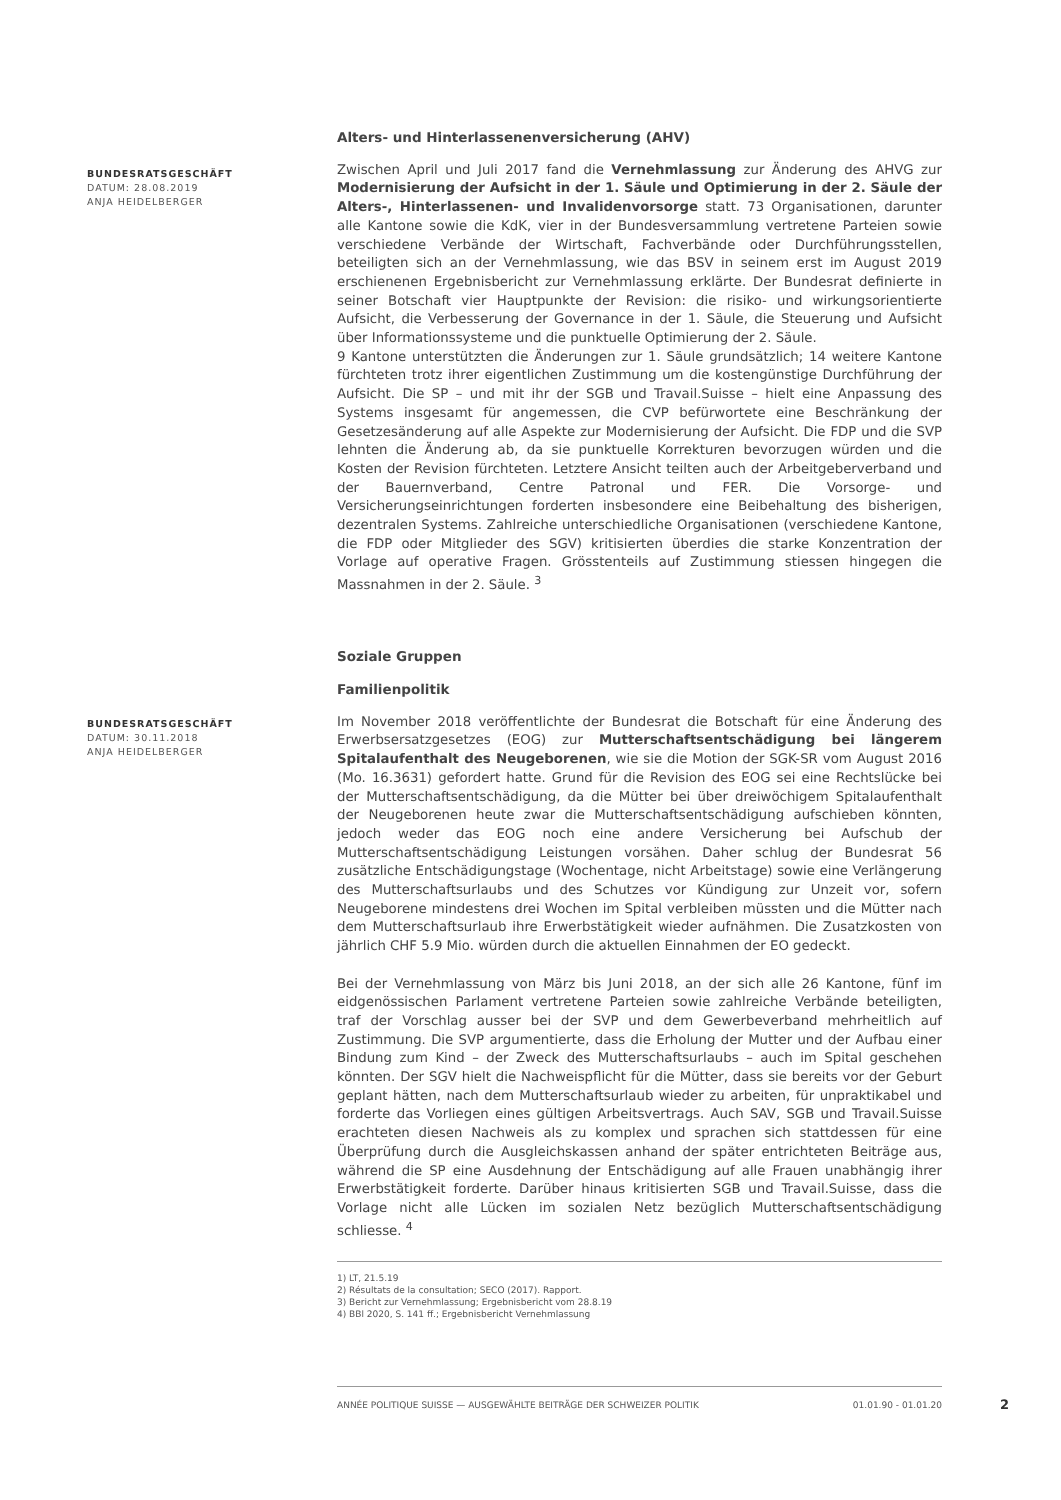Alters- und Hinterlassenenversicherung (AHV)
BUNDESRATSGESCHÄFT
DATUM: 28.08.2019
ANJA HEIDELBERGER
Zwischen April und Juli 2017 fand die Vernehmlassung zur Änderung des AHVG zur Modernisierung der Aufsicht in der 1. Säule und Optimierung in der 2. Säule der Alters-, Hinterlassenen- und Invalidenvorsorge statt. 73 Organisationen, darunter alle Kantone sowie die KdK, vier in der Bundesversammlung vertretene Parteien sowie verschiedene Verbände der Wirtschaft, Fachverbände oder Durchführungsstellen, beteiligten sich an der Vernehmlassung, wie das BSV in seinem erst im August 2019 erschienenen Ergebnisbericht zur Vernehmlassung erklärte. Der Bundesrat definierte in seiner Botschaft vier Hauptpunkte der Revision: die risiko- und wirkungsorientierte Aufsicht, die Verbesserung der Governance in der 1. Säule, die Steuerung und Aufsicht über Informationssysteme und die punktuelle Optimierung der 2. Säule.
9 Kantone unterstützten die Änderungen zur 1. Säule grundsätzlich; 14 weitere Kantone fürchteten trotz ihrer eigentlichen Zustimmung um die kostengünstige Durchführung der Aufsicht. Die SP – und mit ihr der SGB und Travail.Suisse – hielt eine Anpassung des Systems insgesamt für angemessen, die CVP befürwortete eine Beschränkung der Gesetzesänderung auf alle Aspekte zur Modernisierung der Aufsicht. Die FDP und die SVP lehnten die Änderung ab, da sie punktuelle Korrekturen bevorzugen würden und die Kosten der Revision fürchteten. Letztere Ansicht teilten auch der Arbeitgeberverband und der Bauernverband, Centre Patronal und FER. Die Vorsorge- und Versicherungseinrichtungen forderten insbesondere eine Beibehaltung des bisherigen, dezentralen Systems. Zahlreiche unterschiedliche Organisationen (verschiedene Kantone, die FDP oder Mitglieder des SGV) kritisierten überdies die starke Konzentration der Vorlage auf operative Fragen. Grösstenteils auf Zustimmung stiessen hingegen die Massnahmen in der 2. Säule. <sup>3</sup>
Soziale Gruppen
Familienpolitik
BUNDESRATSGESCHÄFT
DATUM: 30.11.2018
ANJA HEIDELBERGER
Im November 2018 veröffentlichte der Bundesrat die Botschaft für eine Änderung des Erwerbsersatzgesetzes (EOG) zur Mutterschaftsentschädigung bei längerem Spitalaufenthalt des Neugeborenen, wie sie die Motion der SGK-SR vom August 2016 (Mo. 16.3631) gefordert hatte. Grund für die Revision des EOG sei eine Rechtslücke bei der Mutterschaftsentschädigung, da die Mütter bei über dreiwöchigem Spitalaufenthalt der Neugeborenen heute zwar die Mutterschaftsentschädigung aufschieben könnten, jedoch weder das EOG noch eine andere Versicherung bei Aufschub der Mutterschaftsentschädigung Leistungen vorsähen. Daher schlug der Bundesrat 56 zusätzliche Entschädigungstage (Wochentage, nicht Arbeitstage) sowie eine Verlängerung des Mutterschaftsurlaubs und des Schutzes vor Kündigung zur Unzeit vor, sofern Neugeborene mindestens drei Wochen im Spital verbleiben müssten und die Mütter nach dem Mutterschaftsurlaub ihre Erwerbstätigkeit wieder aufnähmen. Die Zusatzkosten von jährlich CHF 5.9 Mio. würden durch die aktuellen Einnahmen der EO gedeckt.
Bei der Vernehmlassung von März bis Juni 2018, an der sich alle 26 Kantone, fünf im eidgenössischen Parlament vertretene Parteien sowie zahlreiche Verbände beteiligten, traf der Vorschlag ausser bei der SVP und dem Gewerbeverband mehrheitlich auf Zustimmung. Die SVP argumentierte, dass die Erholung der Mutter und der Aufbau einer Bindung zum Kind – der Zweck des Mutterschaftsurlaubs – auch im Spital geschehen könnten. Der SGV hielt die Nachweispflicht für die Mütter, dass sie bereits vor der Geburt geplant hätten, nach dem Mutterschaftsurlaub wieder zu arbeiten, für unpraktikabel und forderte das Vorliegen eines gültigen Arbeitsvertrags. Auch SAV, SGB und Travail.Suisse erachteten diesen Nachweis als zu komplex und sprachen sich stattdessen für eine Überprüfung durch die Ausgleichskassen anhand der später entrichteten Beiträge aus, während die SP eine Ausdehnung der Entschädigung auf alle Frauen unabhängig ihrer Erwerbstätigkeit forderte. Darüber hinaus kritisierten SGB und Travail.Suisse, dass die Vorlage nicht alle Lücken im sozialen Netz bezüglich Mutterschaftsentschädigung schliesse. <sup>4</sup>
1) LT, 21.5.19
2) Résultats de la consultation; SECO (2017). Rapport.
3) Bericht zur Vernehmlassung; Ergebnisbericht vom 28.8.19
4) BBl 2020, S. 141 ff.; Ergebnisbericht Vernehmlassung
ANNÉE POLITIQUE SUISSE — AUSGEWÄHLTE BEITRÄGE DER SCHWEIZER POLITIK 01.01.90 - 01.01.20 2